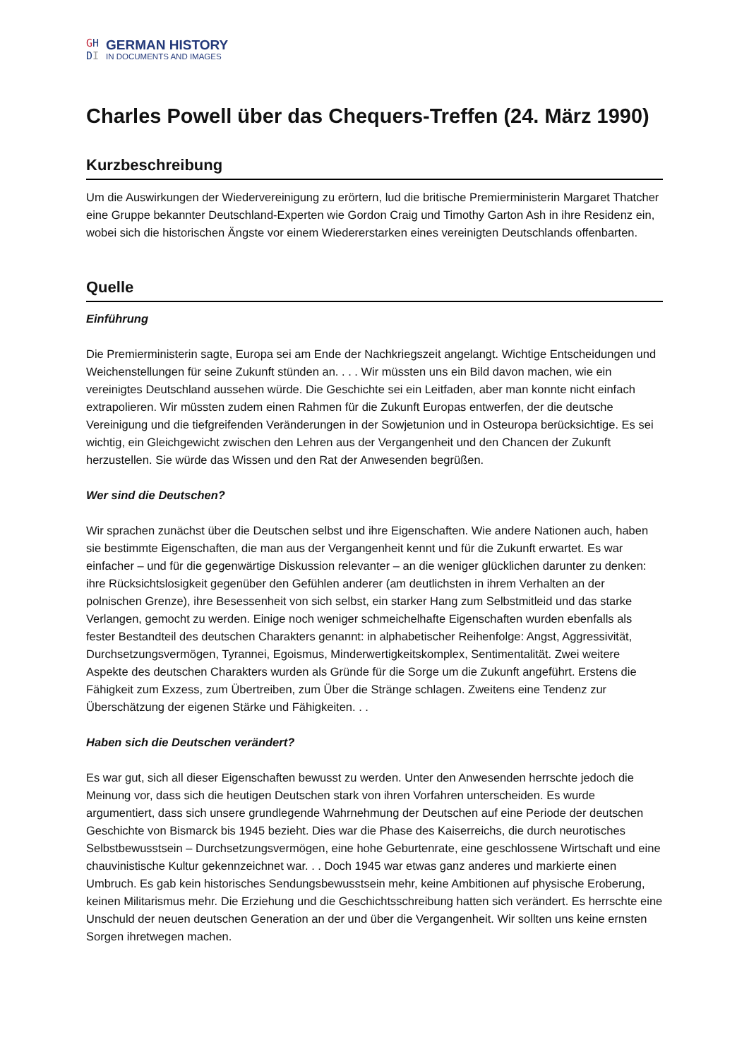GH
DI
GERMAN HISTORY
IN DOCUMENTS AND IMAGES
Charles Powell über das Chequers-Treffen (24. März 1990)
Kurzbeschreibung
Um die Auswirkungen der Wiedervereinigung zu erörtern, lud die britische Premierministerin Margaret Thatcher eine Gruppe bekannter Deutschland-Experten wie Gordon Craig und Timothy Garton Ash in ihre Residenz ein, wobei sich die historischen Ängste vor einem Wiedererstarken eines vereinigten Deutschlands offenbarten.
Quelle
Einführung
Die Premierministerin sagte, Europa sei am Ende der Nachkriegszeit angelangt. Wichtige Entscheidungen und Weichenstellungen für seine Zukunft stünden an. . . . Wir müssten uns ein Bild davon machen, wie ein vereinigtes Deutschland aussehen würde. Die Geschichte sei ein Leitfaden, aber man konnte nicht einfach extrapolieren. Wir müssten zudem einen Rahmen für die Zukunft Europas entwerfen, der die deutsche Vereinigung und die tiefgreifenden Veränderungen in der Sowjetunion und in Osteuropa berücksichtige. Es sei wichtig, ein Gleichgewicht zwischen den Lehren aus der Vergangenheit und den Chancen der Zukunft herzustellen. Sie würde das Wissen und den Rat der Anwesenden begrüßen.
Wer sind die Deutschen?
Wir sprachen zunächst über die Deutschen selbst und ihre Eigenschaften. Wie andere Nationen auch, haben sie bestimmte Eigenschaften, die man aus der Vergangenheit kennt und für die Zukunft erwartet. Es war einfacher – und für die gegenwärtige Diskussion relevanter – an die weniger glücklichen darunter zu denken: ihre Rücksichtslosigkeit gegenüber den Gefühlen anderer (am deutlichsten in ihrem Verhalten an der polnischen Grenze), ihre Besessenheit von sich selbst, ein starker Hang zum Selbstmitleid und das starke Verlangen, gemocht zu werden. Einige noch weniger schmeichelhafte Eigenschaften wurden ebenfalls als fester Bestandteil des deutschen Charakters genannt: in alphabetischer Reihenfolge: Angst, Aggressivität, Durchsetzungsvermögen, Tyrannei, Egoismus, Minderwertigkeitskomplex, Sentimentalität. Zwei weitere Aspekte des deutschen Charakters wurden als Gründe für die Sorge um die Zukunft angeführt. Erstens die Fähigkeit zum Exzess, zum Übertreiben, zum Über die Stränge schlagen. Zweitens eine Tendenz zur Überschätzung der eigenen Stärke und Fähigkeiten. . .
Haben sich die Deutschen verändert?
Es war gut, sich all dieser Eigenschaften bewusst zu werden. Unter den Anwesenden herrschte jedoch die Meinung vor, dass sich die heutigen Deutschen stark von ihren Vorfahren unterscheiden. Es wurde argumentiert, dass sich unsere grundlegende Wahrnehmung der Deutschen auf eine Periode der deutschen Geschichte von Bismarck bis 1945 bezieht. Dies war die Phase des Kaiserreichs, die durch neurotisches Selbstbewusstsein – Durchsetzungsvermögen, eine hohe Geburtenrate, eine geschlossene Wirtschaft und eine chauvinistische Kultur gekennzeichnet war. . . Doch 1945 war etwas ganz anderes und markierte einen Umbruch. Es gab kein historisches Sendungsbewusstsein mehr, keine Ambitionen auf physische Eroberung, keinen Militarismus mehr. Die Erziehung und die Geschichtsschreibung hatten sich verändert. Es herrschte eine Unschuld der neuen deutschen Generation an der und über die Vergangenheit. Wir sollten uns keine ernsten Sorgen ihretwegen machen.